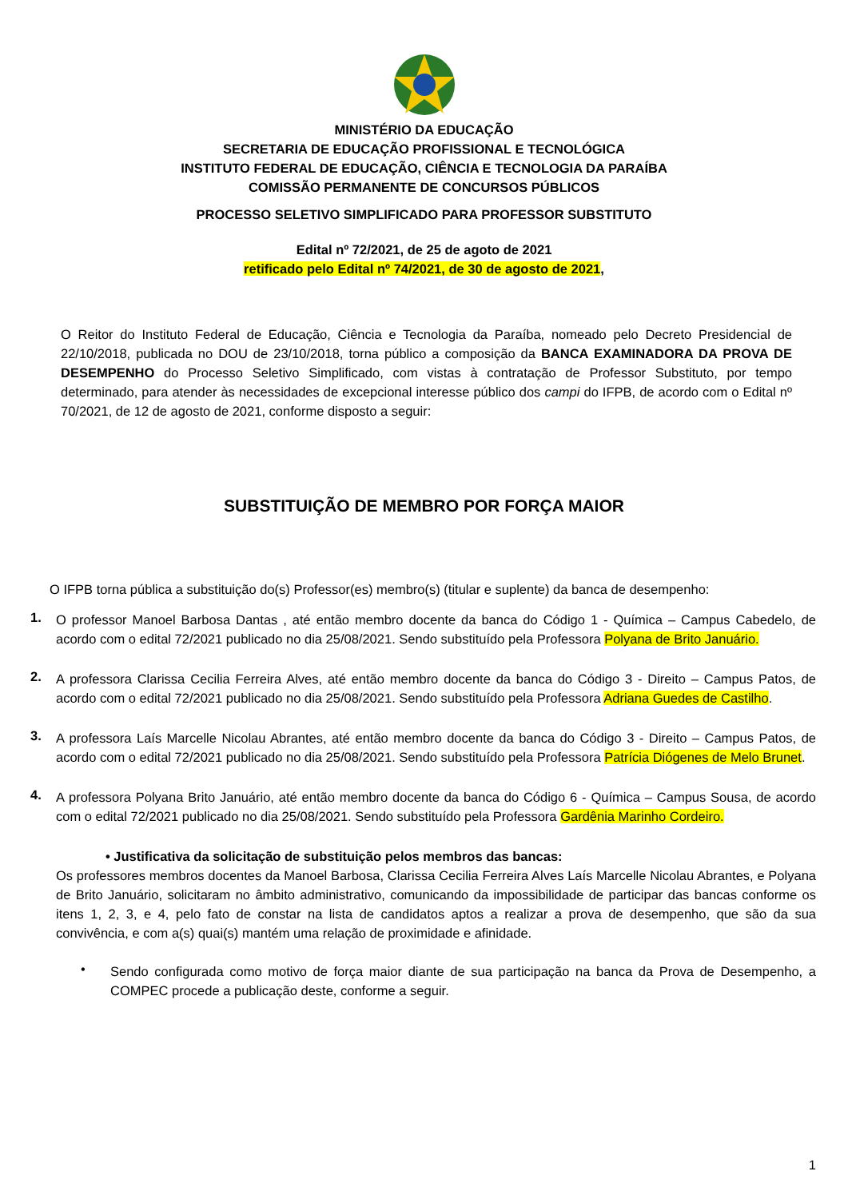MINISTÉRIO DA EDUCAÇÃO
SECRETARIA DE EDUCAÇÃO PROFISSIONAL E TECNOLÓGICA
INSTITUTO FEDERAL DE EDUCAÇÃO, CIÊNCIA E TECNOLOGIA DA PARAÍBA
COMISSÃO PERMANENTE DE CONCURSOS PÚBLICOS
PROCESSO SELETIVO SIMPLIFICADO PARA PROFESSOR SUBSTITUTO
Edital nº 72/2021, de 25 de agoto de 2021
retificado pelo Edital nº 74/2021, de 30 de agosto de 2021,
O Reitor do Instituto Federal de Educação, Ciência e Tecnologia da Paraíba, nomeado pelo Decreto Presidencial de 22/10/2018, publicada no DOU de 23/10/2018, torna público a composição da BANCA EXAMINADORA DA PROVA DE DESEMPENHO do Processo Seletivo Simplificado, com vistas à contratação de Professor Substituto, por tempo determinado, para atender às necessidades de excepcional interesse público dos campi do IFPB, de acordo com o Edital nº 70/2021, de 12 de agosto de 2021, conforme disposto a seguir:
SUBSTITUIÇÃO DE MEMBRO POR FORÇA MAIOR
O IFPB torna pública a substituição do(s) Professor(es) membro(s) (titular e suplente) da banca de desempenho:
1.
O professor Manoel Barbosa Dantas , até então membro docente da banca do Código 1 - Química – Campus Cabedelo, de acordo com o edital 72/2021 publicado no dia 25/08/2021. Sendo substituído pela Professora Polyana de Brito Januário.
2.
A professora Clarissa Cecilia Ferreira Alves, até então membro docente da banca do Código 3 - Direito – Campus Patos, de acordo com o edital 72/2021 publicado no dia 25/08/2021. Sendo substituído pela Professora Adriana Guedes de Castilho.
3.
A professora Laís Marcelle Nicolau Abrantes, até então membro docente da banca do Código 3 - Direito – Campus Patos, de acordo com o edital 72/2021 publicado no dia 25/08/2021. Sendo substituído pela Professora Patrícia Diógenes de Melo Brunet.
4.
A professora Polyana Brito Januário, até então membro docente da banca do Código 6 - Química – Campus Sousa, de acordo com o edital 72/2021 publicado no dia 25/08/2021. Sendo substituído pela Professora Gardênia Marinho Cordeiro.
• Justificativa da solicitação de substituição pelos membros das bancas:
Os professores membros docentes da Manoel Barbosa, Clarissa Cecilia Ferreira Alves Laís Marcelle Nicolau Abrantes, e Polyana de Brito Januário, solicitaram no âmbito administrativo, comunicando da impossibilidade de participar das bancas conforme os itens 1, 2, 3, e 4, pelo fato de constar na lista de candidatos aptos a realizar a prova de desempenho, que são da sua convivência, e com a(s) quai(s) mantém uma relação de proximidade e afinidade.
•
Sendo configurada como motivo de força maior diante de sua participação na banca da Prova de Desempenho, a COMPEC procede a publicação deste, conforme a seguir.
1